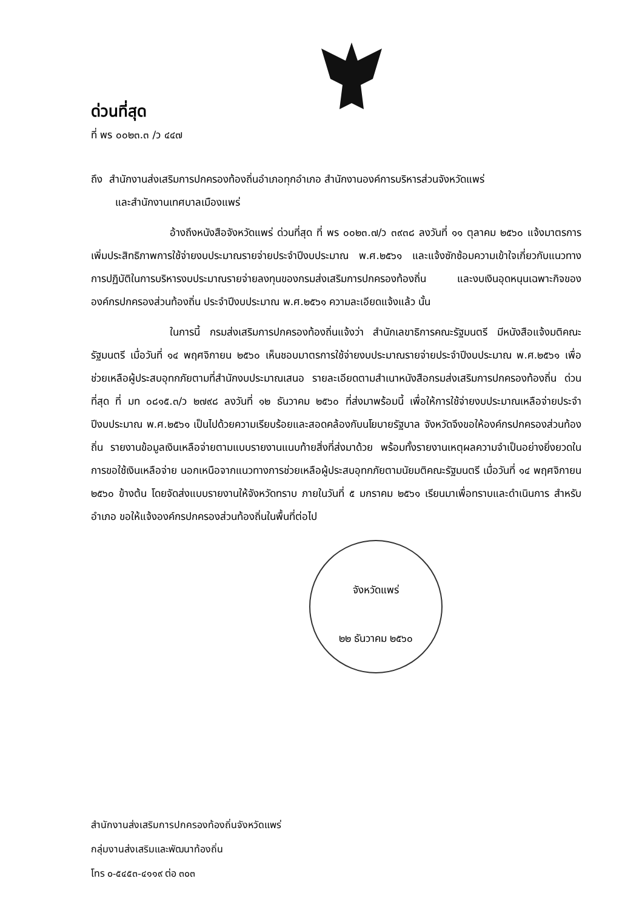ด่วนที่สุด
ที่ พร ๐๐๒๓.๓ /ว ๔๔๗
ถึง สำนักงานส่งเสริมการปกครองท้องถิ่นอำเภอทุกอำเภอ สำนักงานองค์การบริหารส่วนจังหวัดแพร่
และสำนักงานเทศบาลเมืองแพร่
อ้างถึงหนังสือจังหวัดแพร่ ด่วนที่สุด ที่ พร ๐๐๒๓.๗/ว ๓๙๓๘ ลงวันที่ ๑๑ ตุลาคม ๒๕๖๐ แจ้งมาตรการเพิ่มประสิทธิภาพการใช้จ่ายงบประมาณรายจ่ายประจำปีงบประมาณ พ.ศ.๒๕๖๑ และแจ้งซักซ้อมความเข้าใจเกี่ยวกับแนวทางการปฏิบัติในการบริหารงบประมาณรายจ่ายลงทุนของกรมส่งเสริมการปกครองท้องถิ่น และงบเงินอุดหนุนเฉพาะกิจขององค์กรปกครองส่วนท้องถิ่น ประจำปีงบประมาณ พ.ศ.๒๕๖๑ ความละเอียดแจ้งแล้ว นั้น
ในการนี้ กรมส่งเสริมการปกครองท้องถิ่นแจ้งว่า สำนักเลขาธิการคณะรัฐมนตรี มีหนังสือแจ้งมติคณะรัฐมนตรี เมื่อวันที่ ๑๔ พฤศจิกายน ๒๕๖๐ เห็นชอบมาตรการใช้จ่ายงบประมาณรายจ่ายประจำปีงบประมาณ พ.ศ.๒๕๖๑ เพื่อช่วยเหลือผู้ประสบอุทกภัยตามที่สำนักงบประมาณเสนอ รายละเอียดตามสำเนาหนังสือกรมส่งเสริมการปกครองท้องถิ่น ด่วนที่สุด ที่ มท ๐๘๑๕.๓/ว ๒๗๙๘ ลงวันที่ ๑๒ ธันวาคม ๒๕๖๐ ที่ส่งมาพร้อมนี้ เพื่อให้การใช้จ่ายงบประมาณเหลือจ่ายประจำปีงบประมาณ พ.ศ.๒๕๖๑ เป็นไปด้วยความเรียบร้อยและสอดคล้องกับนโยบายรัฐบาล จังหวัดจึงขอให้องค์กรปกครองส่วนท้องถิ่น รายงานข้อมูลเงินเหลือจ่ายตามแบบรายงานแนบท้ายสิ่งที่ส่งมาด้วย พร้อมทั้งรายงานเหตุผลความจำเป็นอย่างยิ่งยวดในการขอใช้เงินเหลือจ่าย นอกเหนือจากแนวทางการช่วยเหลือผู้ประสบอุทกภัยตามนัยมติคณะรัฐมนตรี เมื่อวันที่ ๑๔ พฤศจิกายน ๒๕๖๐ ข้างต้น โดยจัดส่งแบบรายงานให้จังหวัดทราบ ภายในวันที่ ๕ มกราคม ๒๕๖๑ เรียนมาเพื่อทราบและดำเนินการ สำหรับอำเภอ ขอให้แจ้งองค์กรปกครองส่วนท้องถิ่นในพื้นที่ต่อไป
จังหวัดแพร่
๒๒ ธันวาคม ๒๕๖๐
สำนักงานส่งเสริมการปกครองท้องถิ่นจังหวัดแพร่
กลุ่มงานส่งเสริมและพัฒนาท้องถิ่น
โทร ๐-๕๔๕๓-๔๑๑๙ ต่อ ๓๐๓